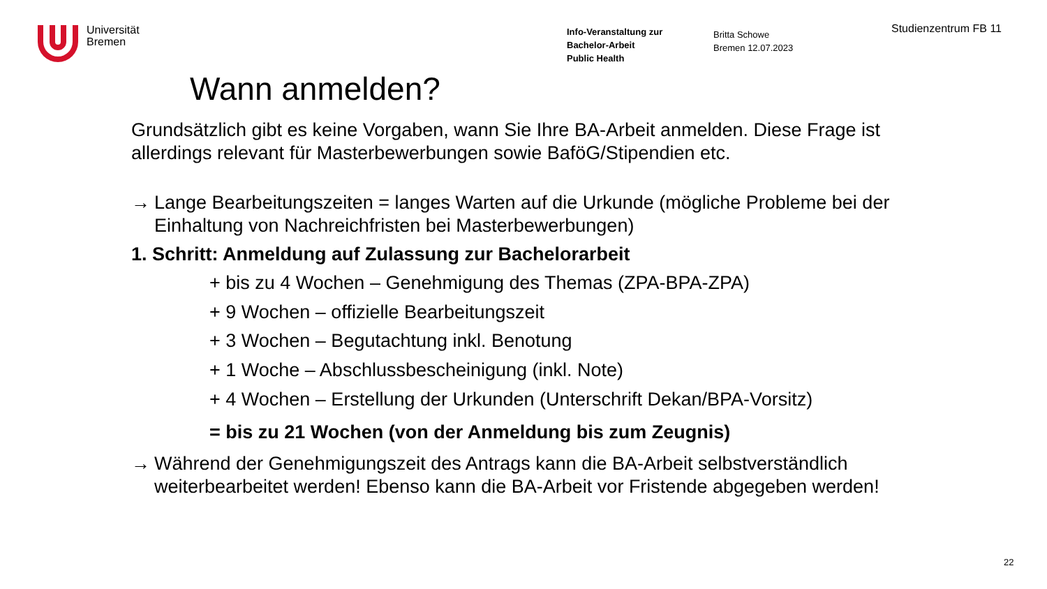Universität
Bremen
Info-Veranstaltung zur
Bachelor-Arbeit
Public Health
Britta Schowe
Bremen 12.07.2023
Studienzentrum FB 11
Wann anmelden?
Grundsätzlich gibt es keine Vorgaben, wann Sie Ihre BA-Arbeit anmelden. Diese Frage ist allerdings relevant für Masterbewerbungen sowie BaföG/Stipendien etc.
→ Lange Bearbeitungszeiten = langes Warten auf die Urkunde (mögliche Probleme bei der Einhaltung von Nachreichfristen bei Masterbewerbungen)
1. Schritt: Anmeldung auf Zulassung zur Bachelorarbeit
+ bis zu 4 Wochen – Genehmigung des Themas (ZPA-BPA-ZPA)
+ 9 Wochen – offizielle Bearbeitungszeit
+ 3 Wochen – Begutachtung inkl. Benotung
+ 1 Woche – Abschlussbescheinigung (inkl. Note)
+ 4 Wochen – Erstellung der Urkunden (Unterschrift Dekan/BPA-Vorsitz)
= bis zu 21 Wochen (von der Anmeldung bis zum Zeugnis)
→ Während der Genehmigungszeit des Antrags kann die BA-Arbeit selbstverständlich weiterbearbeitet werden! Ebenso kann die BA-Arbeit vor Fristende abgegeben werden!
22